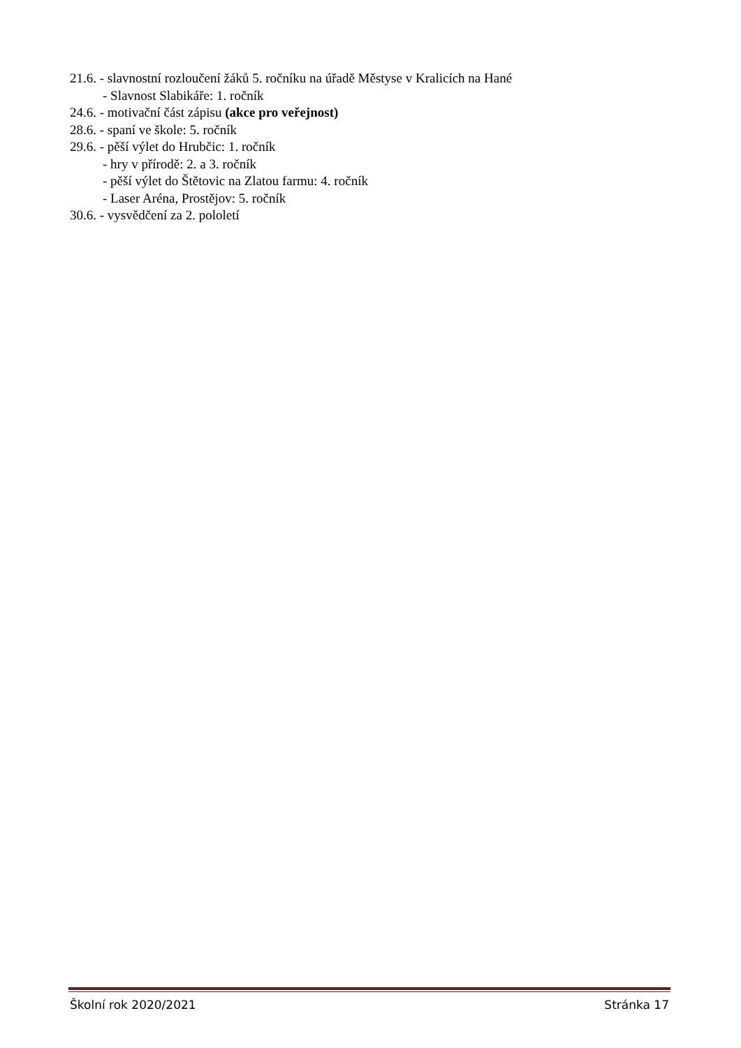21.6. - slavnostní rozloučení žáků 5. ročníku na úřadě Městyse v Kralicích na Hané
- Slavnost Slabikáře: 1. ročník
24.6. - motivační část zápisu (akce pro veřejnost)
28.6. - spaní ve škole: 5. ročník
29.6. - pěší výlet do Hrubčic: 1. ročník
- hry v přírodě: 2. a 3. ročník
- pěší výlet do Štětovic na Zlatou farmu: 4. ročník
- Laser Aréna, Prostějov: 5. ročník
30.6. - vysvědčení za 2. pololetí
Školní rok 2020/2021 Stránka 17